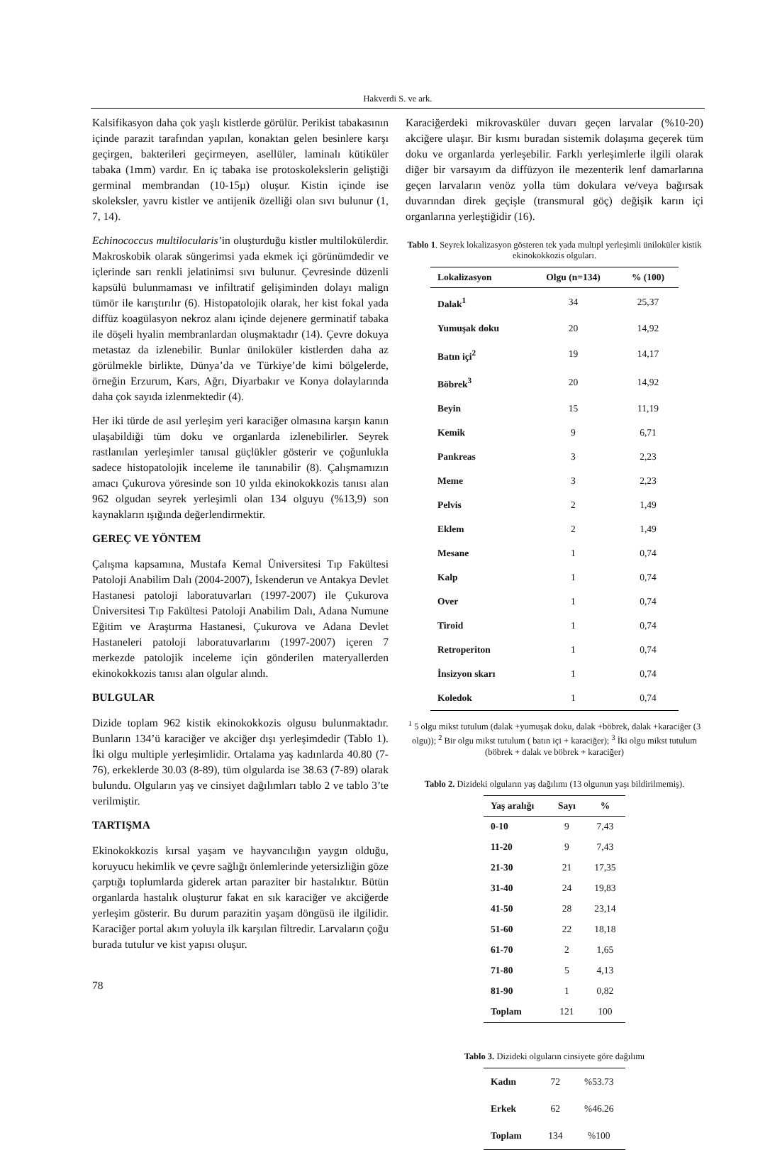Hakverdi S. ve ark.
Kalsifikasyon daha çok yaşlı kistlerde görülür. Perikist tabakasının içinde parazit tarafından yapılan, konaktan gelen besinlere karşı geçirgen, bakterileri geçirmeyen, asellüler, laminalı kütiküler tabaka (1mm) vardır. En iç tabaka ise protoskoleks­lerin geliştiği germinal membrandan (10-15µ) oluşur. Kistin içinde ise skoleksler, yavru kistler ve antijenik özelliği olan sıvı bulunur (1, 7, 14).
Echinococcus multilocularis’in oluşturduğu kistler multilokülerdir. Makroskobik olarak süngerimsi yada ekmek içi görünümdedir ve içlerinde sarı renkli jelatinimsi sıvı bulunur. Çevresinde düzenli kapsülü bulunmaması ve infiltratif gelişiminden dolayı malign tümör ile karıştırılır (6). Histopatolojik olarak, her kist fokal yada diffüz koagülasyon nekroz alanı içinde dejenere germinatif tabaka ile döşeli hyalin membranlardan oluşmaktadır (14). Çevre dokuya metastaz da izlenebilir. Bunlar ünilokü­ler kistlerden daha az görülmekle birlikte, Dünya’da ve Türkiye’de kimi bölgelerde, örneğin Erzurum, Kars, Ağrı, Diyarbakır ve Konya dolaylarında daha çok sayıda izlenmektedir (4).
Her iki türde de asıl yerleşim yeri karaciğer olmasına karşın kanın ulaşabildiği tüm doku ve organlarda izlenebilirler. Seyrek rastlanılan yerleşimler tanısal güçlükler gösterir ve çoğunlukla sadece histopatolojik inceleme ile tanınabilir (8). Çalışmamızın amacı Çukurova yöresinde son 10 yılda ekinokokkozis tanısı alan 962 olgudan seyrek yerleşimli olan 134 olguyu (%13,9) son kaynakların ışığında değerlendirmektir.
GEREÇ VE YÖNTEM
Çalışma kapsamına, Mustafa Kemal Üniversitesi Tıp Fakültesi Patoloji Anabilim Dalı (2004-2007), İskenderun ve Antakya Devlet Hastanesi patoloji laboratuvarları (1997-2007) ile Çukurova Üniversitesi Tıp Fakültesi Patoloji Anabilim Dalı, Adana Numune Eğitim ve Araştırma Hastanesi, Çukurova ve Adana Devlet Hastaneleri patoloji laboratuvarlarını (1997-2007) içeren 7 merkezde patolojik inceleme için gönderilen materyallerden ekinokokkozis tanısı alan olgular alındı.
BULGULAR
Dizide toplam 962 kistik ekinokokkozis olgusu bulunmaktadır. Bunların 134’ü karaciğer ve akciğer dışı yerleşimdedir (Tablo 1). İki olgu multiple yerleşimlidir. Ortalama yaş kadınlarda 40.80 (7-76), erkeklerde 30.03 (8-89), tüm olgularda ise 38.63 (7-89) olarak bulundu. Olguların yaş ve cinsiyet dağılımları tablo 2 ve tablo 3’te verilmiştir.
TARTIŞMA
Ekinokokkozis kırsal yaşam ve hayvancılığın yaygın olduğu, koruyucu hekimlik ve çevre sağlığı önlemlerinde yetersizliğin göze çarptığı toplumlarda giderek artan paraziter bir hastalıktır. Bütün organlarda hastalık oluşturur fakat en sık karaciğer ve akciğerde yerleşim gösterir. Bu durum parazitin yaşam döngüsü ile ilgilidir. Karaciğer portal akım yoluyla ilk karşılan filtredir. Larvaların çoğu burada tutulur ve kist yapısı oluşur.
Karaciğerdeki mikrovasküler duvarı geçen larvalar (%10-20) akciğere ulaşır. Bir kısmı buradan sistemik dolaşıma geçerek tüm doku ve organlarda yerleşebilir. Farklı yerleşimlerle ilgili olarak diğer bir varsayım da diffüzyon ile mezenterik lenf damarlarına geçen larvaların venöz yolla tüm dokulara ve/veya bağırsak duvarından direk geçişle (transmural göç) değişik karın içi organlarına yerleştiğidir (16).
Tablo 1. Seyrek lokalizasyon gösteren tek yada multıpl yerleşimli ünilokü­ler kistik ekinokokkozis olguları.
| Lokalizasyon | Olgu (n=134) | % (100) |
| --- | --- | --- |
| Dalak<sup>1</sup> | 34 | 25,37 |
| Yumuşak doku | 20 | 14,92 |
| Batın içi<sup>2</sup> | 19 | 14,17 |
| Böbrek<sup>3</sup> | 20 | 14,92 |
| Beyin | 15 | 11,19 |
| Kemik | 9 | 6,71 |
| Pankreas | 3 | 2,23 |
| Meme | 3 | 2,23 |
| Pelvis | 2 | 1,49 |
| Eklem | 2 | 1,49 |
| Mesane | 1 | 0,74 |
| Kalp | 1 | 0,74 |
| Over | 1 | 0,74 |
| Tiroid | 1 | 0,74 |
| Retroperiton | 1 | 0,74 |
| İnsizyon skarı | 1 | 0,74 |
| Koledok | 1 | 0,74 |
<sup>1</sup> 5 olgu mikst tutulum (dalak +yumuşak doku, dalak +böbrek, dalak +karaciğer (3 olgu)); <sup>2</sup> Bir olgu mikst tutulum ( batın içi + karaciğer); <sup>3</sup> İki olgu mikst tutulum (böbrek + dalak ve böbrek + karaciğer)
Tablo 2. Dizideki olguların yaş dağılımı (13 olgunun yaşı bildirilmemiş).
| Yaş aralığı | Sayı | % |
| --- | --- | --- |
| 0-10 | 9 | 7,43 |
| 11-20 | 9 | 7,43 |
| 21-30 | 21 | 17,35 |
| 31-40 | 24 | 19,83 |
| 41-50 | 28 | 23,14 |
| 51-60 | 22 | 18,18 |
| 61-70 | 2 | 1,65 |
| 71-80 | 5 | 4,13 |
| 81-90 | 1 | 0,82 |
| Toplam | 121 | 100 |
Tablo 3. Dizideki olguların cinsiyete göre dağılımı
| Kadın | 72 | %53.73 |
| Erkek | 62 | %46.26 |
| Toplam | 134 | %100 |
78